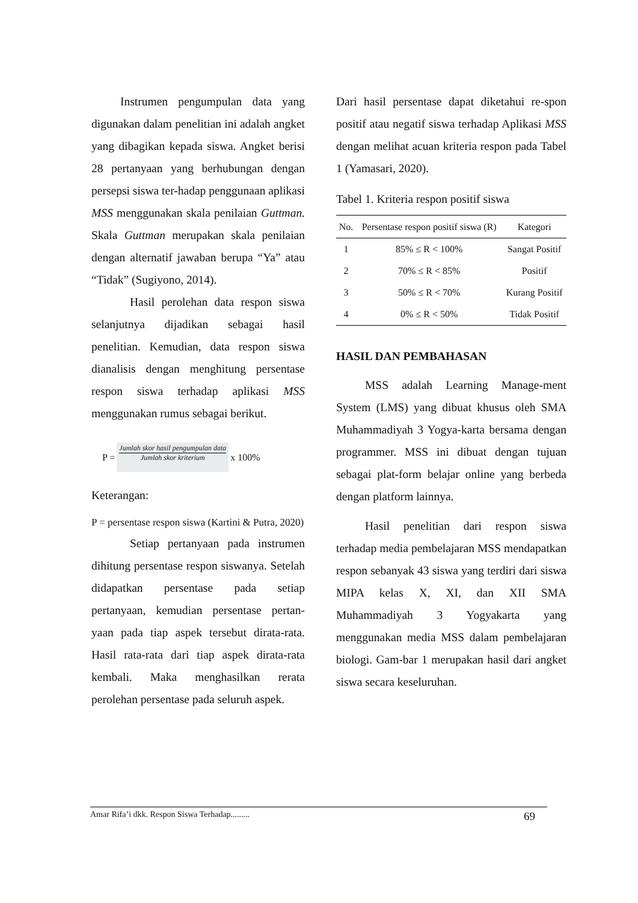Instrumen pengumpulan data yang digunakan dalam penelitian ini adalah angket yang dibagikan kepada siswa. Angket berisi 28 pertanyaan yang berhubungan dengan persepsi siswa ter-hadap penggunaan aplikasi MSS menggunakan skala penilaian Guttman. Skala Guttman merupakan skala penilaian dengan alternatif jawaban berupa “Ya” atau “Tidak” (Sugiyono, 2014).
Hasil perolehan data respon siswa selanjutnya dijadikan sebagai hasil penelitian. Kemudian, data respon siswa dianalisis dengan menghitung persentase respon siswa terhadap aplikasi MSS menggunakan rumus sebagai berikut.
P =
Jumlah skor hasil pengumpulan data
Jumlah skor kriterium
x 100%
Keterangan:
P = persentase respon siswa (Kartini & Putra, 2020)
Setiap pertanyaan pada instrumen dihitung persentase respon siswanya. Setelah didapatkan persentase pada setiap pertanyaan, kemudian persentase pertan-yaan pada tiap aspek tersebut dirata-rata. Hasil rata-rata dari tiap aspek dirata-rata kembali. Maka menghasilkan rerata perolehan persentase pada seluruh aspek.
Dari hasil persentase dapat diketahui re-spon positif atau negatif siswa terhadap Aplikasi MSS dengan melihat acuan kriteria respon pada Tabel 1 (Yamasari, 2020).
Tabel 1. Kriteria respon positif siswa
| No. | Persentase respon positif siswa (R) | Kategori |
| --- | --- | --- |
| 1 | 85% ≤ R < 100% | Sangat Positif |
| 2 | 70% ≤ R < 85% | Positif |
| 3 | 50% ≤ R < 70% | Kurang Positif |
| 4 | 0% ≤ R < 50% | Tidak Positif |
HASIL DAN PEMBAHASAN
MSS adalah Learning Manage-ment System (LMS) yang dibuat khusus oleh SMA Muhammadiyah 3 Yogya-karta bersama dengan programmer. MSS ini dibuat dengan tujuan sebagai plat-form belajar online yang berbeda dengan platform lainnya.
Hasil penelitian dari respon siswa terhadap media pembelajaran MSS mendapatkan respon sebanyak 43 siswa yang terdiri dari siswa MIPA kelas X, XI, dan XII SMA Muhammadiyah 3 Yogyakarta yang menggunakan media MSS dalam pembelajaran biologi. Gam-bar 1 merupakan hasil dari angket siswa secara keseluruhan.
Amar Rifa’i dkk. Respon Siswa Terhadap......... 69